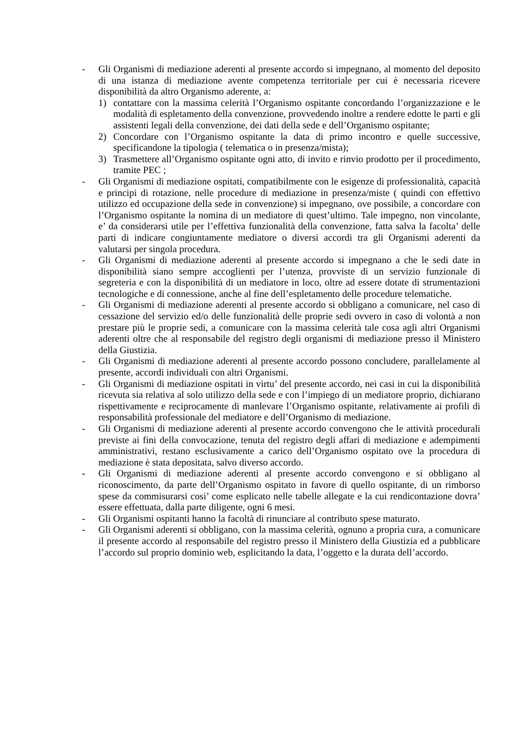- Gli Organismi di mediazione aderenti al presente accordo si impegnano, al momento del deposito di una istanza di mediazione avente competenza territoriale per cui è necessaria ricevere disponibilità da altro Organismo aderente, a:
1) contattare con la massima celerità l’Organismo ospitante concordando l’organizzazione e le modalità di espletamento della convenzione, provvedendo inoltre a rendere edotte le parti e gli assistenti legali della convenzione, dei dati della sede e dell’Organismo ospitante;
2) Concordare con l’Organismo ospitante la data di primo incontro e quelle successive, specificandone la tipologia ( telematica o in presenza/mista);
3) Trasmettere all’Organismo ospitante ogni atto, di invito e rinvio prodotto per il procedimento, tramite PEC ;
- Gli Organismi di mediazione ospitati, compatibilmente con le esigenze di professionalità, capacità e principi di rotazione, nelle procedure di mediazione in presenza/miste ( quindi con effettivo utilizzo ed occupazione della sede in convenzione) si impegnano, ove possibile, a concordare con l’Organismo ospitante la nomina di un mediatore di quest’ultimo. Tale impegno, non vincolante, e’ da considerarsi utile per l’effettiva funzionalità della convenzione, fatta salva la facolta’ delle parti di indicare congiuntamente mediatore o diversi accordi tra gli Organismi aderenti da valutarsi per singola procedura.
- Gli Organismi di mediazione aderenti al presente accordo si impegnano a che le sedi date in disponibilità siano sempre accoglienti per l’utenza, provviste di un servizio funzionale di segreteria e con la disponibilità di un mediatore in loco, oltre ad essere dotate di strumentazioni tecnologiche e di connessione, anche al fine dell’espletamento delle procedure telematiche.
- Gli Organismi di mediazione aderenti al presente accordo si obbligano a comunicare, nel caso di cessazione del servizio ed/o delle funzionalità delle proprie sedi ovvero in caso di volontà a non prestare più le proprie sedi, a comunicare con la massima celerità tale cosa agli altri Organismi aderenti oltre che al responsabile del registro degli organismi di mediazione presso il Ministero della Giustizia.
- Gli Organismi di mediazione aderenti al presente accordo possono concludere, parallelamente al presente, accordi individuali con altri Organismi.
- Gli Organismi di mediazione ospitati in virtu’ del presente accordo, nei casi in cui la disponibilità ricevuta sia relativa al solo utilizzo della sede e con l’impiego di un mediatore proprio, dichiarano rispettivamente e reciprocamente di manlevare l’Organismo ospitante, relativamente ai profili di responsabilità professionale del mediatore e dell’Organismo di mediazione.
- Gli Organismi di mediazione aderenti al presente accordo convengono che le attività procedurali previste ai fini della convocazione, tenuta del registro degli affari di mediazione e adempimenti amministrativi, restano esclusivamente a carico dell’Organismo ospitato ove la procedura di mediazione è stata depositata, salvo diverso accordo.
- Gli Organismi di mediazione aderenti al presente accordo convengono e si obbligano al riconoscimento, da parte dell’Organismo ospitato in favore di quello ospitante, di un rimborso spese da commisurarsi cosi’ come esplicato nelle tabelle allegate e la cui rendicontazione dovra’ essere effettuata, dalla parte diligente, ogni 6 mesi.
- Gli Organismi ospitanti hanno la facoltà di rinunciare al contributo spese maturato.
- Gli Organismi aderenti si obbligano, con la massima celerità, ognuno a propria cura, a comunicare il presente accordo al responsabile del registro presso il Ministero della Giustizia ed a pubblicare l’accordo sul proprio dominio web, esplicitando la data, l’oggetto e la durata dell’accordo.